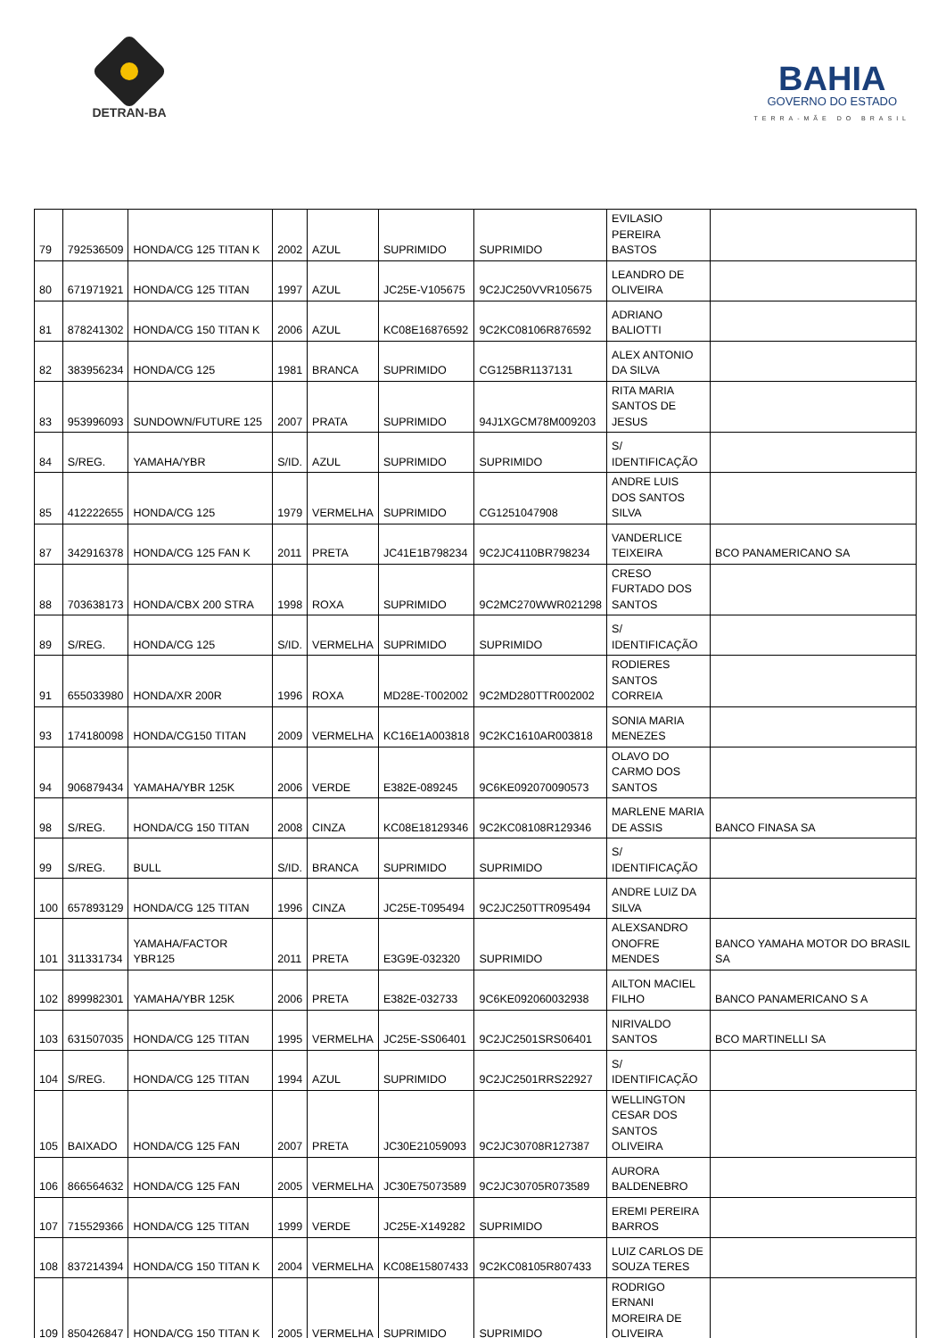DETRAN-BA
BAHIA
GOVERNO DO ESTADO
TERRA-MÃE DO BRASIL
| 79 | 792536509 | HONDA/CG 125 TITAN K | 2002 | AZUL | SUPRIMIDO | SUPRIMIDO | EVILASIO PEREIRA BASTOS | |
| 80 | 671971921 | HONDA/CG 125 TITAN | 1997 | AZUL | JC25E-V105675 | 9C2JC250VVR105675 | LEANDRO DE OLIVEIRA | |
| 81 | 878241302 | HONDA/CG 150 TITAN K | 2006 | AZUL | KC08E16876592 | 9C2KC08106R876592 | ADRIANO BALIOTTI | |
| 82 | 383956234 | HONDA/CG 125 | 1981 | BRANCA | SUPRIMIDO | CG125BR1137131 | ALEX ANTONIO DA SILVA | |
| 83 | 953996093 | SUNDOWN/FUTURE 125 | 2007 | PRATA | SUPRIMIDO | 94J1XGCM78M009203 | RITA MARIA SANTOS DE JESUS | |
| 84 | S/REG. | YAMAHA/YBR | S/ID. | AZUL | SUPRIMIDO | SUPRIMIDO | S/ IDENTIFICAÇÃO | |
| 85 | 412222655 | HONDA/CG 125 | 1979 | VERMELHA | SUPRIMIDO | CG1251047908 | ANDRE LUIS DOS SANTOS SILVA | |
| 87 | 342916378 | HONDA/CG 125 FAN K | 2011 | PRETA | JC41E1B798234 | 9C2JC4110BR798234 | VANDERLICE TEIXEIRA | BCO PANAMERICANO SA |
| 88 | 703638173 | HONDA/CBX 200 STRA | 1998 | ROXA | SUPRIMIDO | 9C2MC270WWR021298 | CRESO FURTADO DOS SANTOS | |
| 89 | S/REG. | HONDA/CG 125 | S/ID. | VERMELHA | SUPRIMIDO | SUPRIMIDO | S/ IDENTIFICAÇÃO | |
| 91 | 655033980 | HONDA/XR 200R | 1996 | ROXA | MD28E-T002002 | 9C2MD280TTR002002 | RODIERES SANTOS CORREIA | |
| 93 | 174180098 | HONDA/CG150 TITAN | 2009 | VERMELHA | KC16E1A003818 | 9C2KC1610AR003818 | SONIA MARIA MENEZES | |
| 94 | 906879434 | YAMAHA/YBR 125K | 2006 | VERDE | E382E-089245 | 9C6KE092070090573 | OLAVO DO CARMO DOS SANTOS | |
| 98 | S/REG. | HONDA/CG 150 TITAN | 2008 | CINZA | KC08E18129346 | 9C2KC08108R129346 | MARLENE MARIA DE ASSIS | BANCO FINASA SA |
| 99 | S/REG. | BULL | S/ID. | BRANCA | SUPRIMIDO | SUPRIMIDO | S/ IDENTIFICAÇÃO | |
| 100 | 657893129 | HONDA/CG 125 TITAN | 1996 | CINZA | JC25E-T095494 | 9C2JC250TTR095494 | ANDRE LUIZ DA SILVA | |
| 101 | 311331734 | YAMAHA/FACTOR YBR125 | 2011 | PRETA | E3G9E-032320 | SUPRIMIDO | ALEXSANDRO ONOFRE MENDES | BANCO YAMAHA MOTOR DO BRASIL SA |
| 102 | 899982301 | YAMAHA/YBR 125K | 2006 | PRETA | E382E-032733 | 9C6KE092060032938 | AILTON MACIEL FILHO | BANCO PANAMERICANO S A |
| 103 | 631507035 | HONDA/CG 125 TITAN | 1995 | VERMELHA | JC25E-SS06401 | 9C2JC2501SRS06401 | NIRIVALDO SANTOS | BCO MARTINELLI SA |
| 104 | S/REG. | HONDA/CG 125 TITAN | 1994 | AZUL | SUPRIMIDO | 9C2JC2501RRS22927 | S/ IDENTIFICAÇÃO | |
| 105 | BAIXADO | HONDA/CG 125 FAN | 2007 | PRETA | JC30E21059093 | 9C2JC30708R127387 | WELLINGTON CESAR DOS SANTOS OLIVEIRA | |
| 106 | 866564632 | HONDA/CG 125 FAN | 2005 | VERMELHA | JC30E75073589 | 9C2JC30705R073589 | AURORA BALDENEBRO | |
| 107 | 715529366 | HONDA/CG 125 TITAN | 1999 | VERDE | JC25E-X149282 | SUPRIMIDO | EREMI PEREIRA BARROS | |
| 108 | 837214394 | HONDA/CG 150 TITAN K | 2004 | VERMELHA | KC08E15807433 | 9C2KC08105R807433 | LUIZ CARLOS DE SOUZA TERES | |
| 109 | 850426847 | HONDA/CG 150 TITAN K | 2005 | VERMELHA | SUPRIMIDO | SUPRIMIDO | RODRIGO ERNANI MOREIRA DE OLIVEIRA | |